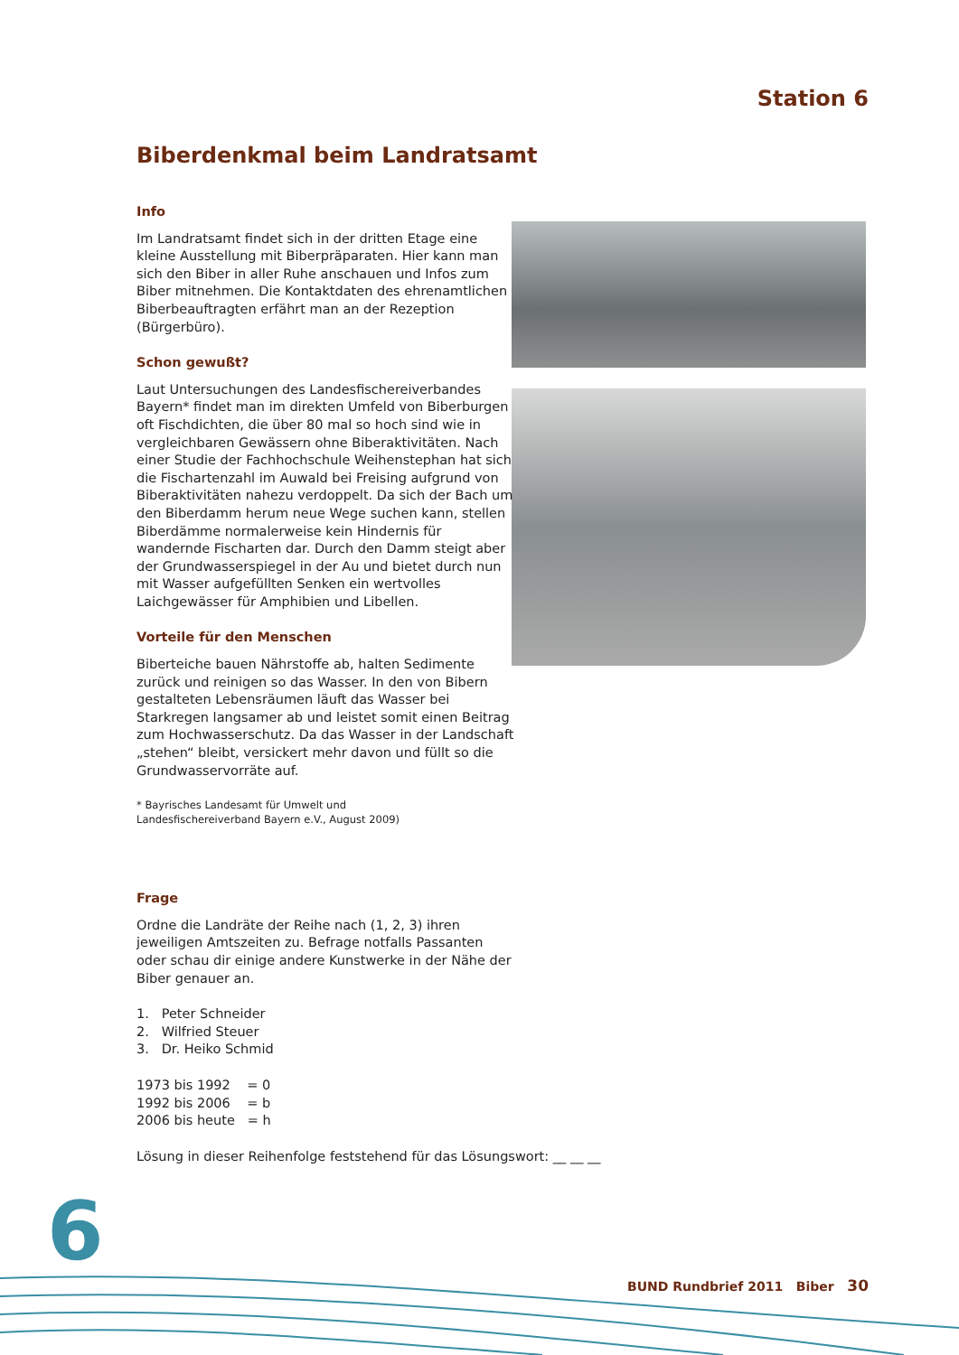Station 6
Biberdenkmal beim Landratsamt
Info
Im Landratsamt findet sich in der dritten Etage eine kleine Ausstellung mit Biberpräparaten. Hier kann man sich den Biber in aller Ruhe anschauen und Infos zum Biber mitnehmen. Die Kontaktdaten des ehren­amtlichen Biberbeauftragten erfährt man an der Rezeption (Bürgerbüro).
Schon gewußt?
Laut Untersuchungen des Landesfischereiverbandes Bayern* findet man im direkten Umfeld von Biber­burgen oft Fischdichten, die über 80 mal so hoch sind wie in vergleichbaren Gewässern ohne Biberaktivitäten. Nach einer Studie der Fachhochschule Weihenstephan hat sich die Fischartenzahl im Auwald bei Freising aufgrund von Biberaktivitäten nahezu verdoppelt. Da sich der Bach um den Biberdamm herum neue Wege suchen kann, stellen Biberdämme normalerweise kein Hindernis für wandernde Fischarten dar. Durch den Damm steigt aber der Grundwasserspiegel in der Au und bietet durch nun mit Wasser aufgefüllten Senken ein wertvolles Laichgewässer für Amphibien und Libellen.
Vorteile für den Menschen
Biberteiche bauen Nährstoffe ab, halten Sedimente zurück und reinigen so das Wasser. In den von Bibern gestalteten Lebensräumen läuft das Wasser bei Starkregen langsamer ab und leistet somit einen Beitrag zum Hochwasserschutz. Da das Wasser in der Landschaft „stehen“ bleibt, versickert mehr davon und füllt so die Grundwasservorräte auf.
* Bayrisches Landesamt für Umwelt und
Landesfischereiverband Bayern e.V., August 2009)
Frage
Ordne die Landräte der Reihe nach (1, 2, 3) ihren jeweiligen Amtszeiten zu. Befrage notfalls Passanten oder schau dir einige andere Kunstwerke in der Nähe der Biber genauer an.
1. Peter Schneider
2. Wilfried Steuer
3. Dr. Heiko Schmid
1973 bis 1992 = 0
1992 bis 2006 = b
2006 bis heute = h
Lösung in dieser Reihenfolge feststehend für das Lösungswort: __ __ __
6
BUND Rundbrief 2011 Biber 30